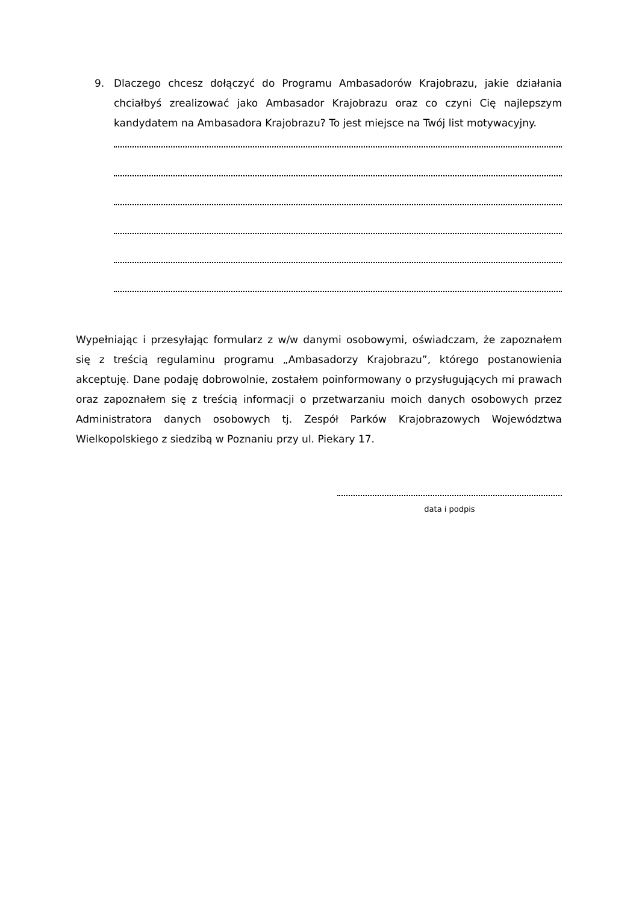9. Dlaczego chcesz dołączyć do Programu Ambasadorów Krajobrazu, jakie działania chciałbyś zrealizować jako Ambasador Krajobrazu oraz co czyni Cię najlepszym kandydatem na Ambasadora Krajobrazu? To jest miejsce na Twój list motywacyjny.
Wypełniając i przesyłając formularz z w/w danymi osobowymi, oświadczam, że zapoznałem się z treścią regulaminu programu „Ambasadorzy Krajobrazu”, którego postanowienia akceptuję. Dane podaję dobrowolnie, zostałem poinformowany o przysługujących mi prawach oraz zapoznałem się z treścią informacji o przetwarzaniu moich danych osobowych przez Administratora danych osobowych tj. Zespół Parków Krajobrazowych Województwa Wielkopolskiego z siedzibą w Poznaniu przy ul. Piekary 17.
data i podpis